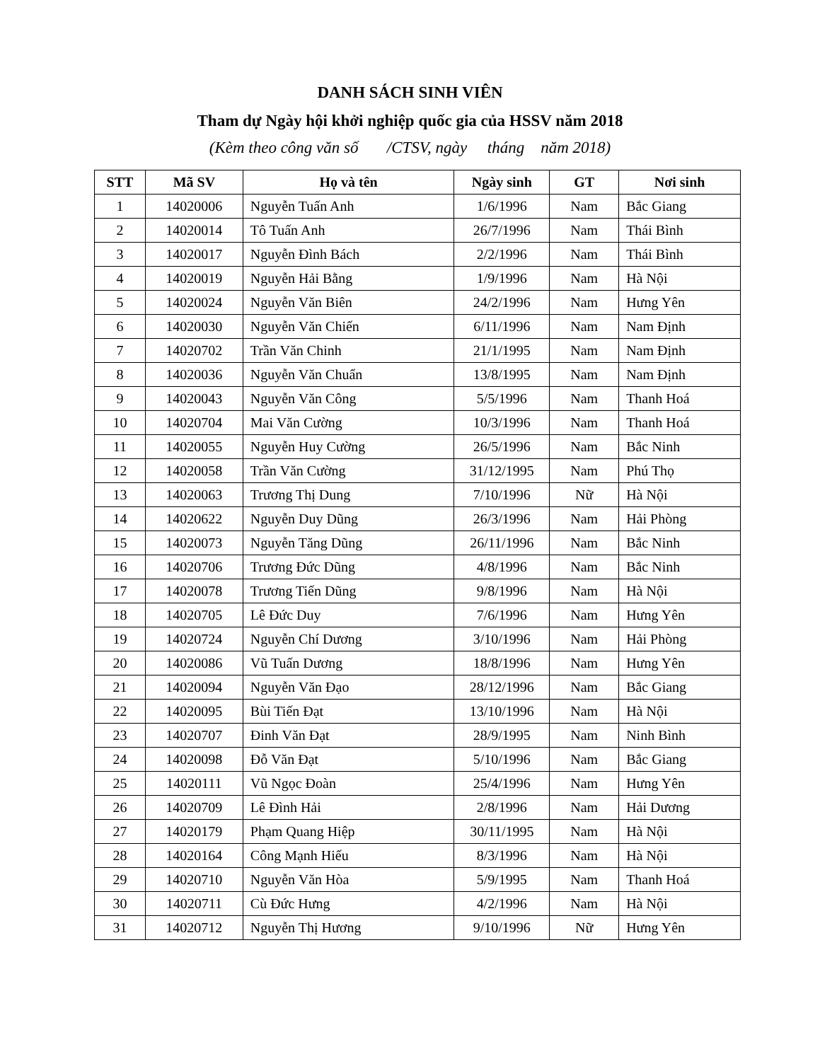DANH SÁCH SINH VIÊN
Tham dự Ngày hội khởi nghiệp quốc gia của HSSV năm 2018
(Kèm theo công văn số /CTSV, ngày tháng năm 2018)
| STT | Mã SV | Họ và tên | Ngày sinh | GT | Nơi sinh |
| --- | --- | --- | --- | --- | --- |
| 1 | 14020006 | Nguyễn Tuấn Anh | 1/6/1996 | Nam | Bắc Giang |
| 2 | 14020014 | Tô Tuấn Anh | 26/7/1996 | Nam | Thái Bình |
| 3 | 14020017 | Nguyễn Đình Bách | 2/2/1996 | Nam | Thái Bình |
| 4 | 14020019 | Nguyễn Hải Bằng | 1/9/1996 | Nam | Hà Nội |
| 5 | 14020024 | Nguyễn Văn Biên | 24/2/1996 | Nam | Hưng Yên |
| 6 | 14020030 | Nguyễn Văn Chiến | 6/11/1996 | Nam | Nam Định |
| 7 | 14020702 | Trần Văn Chinh | 21/1/1995 | Nam | Nam Định |
| 8 | 14020036 | Nguyễn Văn Chuẩn | 13/8/1995 | Nam | Nam Định |
| 9 | 14020043 | Nguyễn Văn Công | 5/5/1996 | Nam | Thanh Hoá |
| 10 | 14020704 | Mai Văn Cường | 10/3/1996 | Nam | Thanh Hoá |
| 11 | 14020055 | Nguyễn Huy Cường | 26/5/1996 | Nam | Bắc Ninh |
| 12 | 14020058 | Trần Văn Cường | 31/12/1995 | Nam | Phú Thọ |
| 13 | 14020063 | Trương Thị Dung | 7/10/1996 | Nữ | Hà Nội |
| 14 | 14020622 | Nguyễn Duy Dũng | 26/3/1996 | Nam | Hải Phòng |
| 15 | 14020073 | Nguyễn Tăng Dũng | 26/11/1996 | Nam | Bắc Ninh |
| 16 | 14020706 | Trương Đức Dũng | 4/8/1996 | Nam | Bắc Ninh |
| 17 | 14020078 | Trương Tiến Dũng | 9/8/1996 | Nam | Hà Nội |
| 18 | 14020705 | Lê Đức Duy | 7/6/1996 | Nam | Hưng Yên |
| 19 | 14020724 | Nguyễn Chí Dương | 3/10/1996 | Nam | Hải Phòng |
| 20 | 14020086 | Vũ Tuấn Dương | 18/8/1996 | Nam | Hưng Yên |
| 21 | 14020094 | Nguyễn Văn Đạo | 28/12/1996 | Nam | Bắc Giang |
| 22 | 14020095 | Bùi Tiến Đạt | 13/10/1996 | Nam | Hà Nội |
| 23 | 14020707 | Đinh Văn Đạt | 28/9/1995 | Nam | Ninh Bình |
| 24 | 14020098 | Đỗ Văn Đạt | 5/10/1996 | Nam | Bắc Giang |
| 25 | 14020111 | Vũ Ngọc Đoàn | 25/4/1996 | Nam | Hưng Yên |
| 26 | 14020709 | Lê Đình Hải | 2/8/1996 | Nam | Hải Dương |
| 27 | 14020179 | Phạm Quang Hiệp | 30/11/1995 | Nam | Hà Nội |
| 28 | 14020164 | Công Mạnh Hiếu | 8/3/1996 | Nam | Hà Nội |
| 29 | 14020710 | Nguyễn Văn Hòa | 5/9/1995 | Nam | Thanh Hoá |
| 30 | 14020711 | Cù Đức Hưng | 4/2/1996 | Nam | Hà Nội |
| 31 | 14020712 | Nguyễn Thị Hương | 9/10/1996 | Nữ | Hưng Yên |